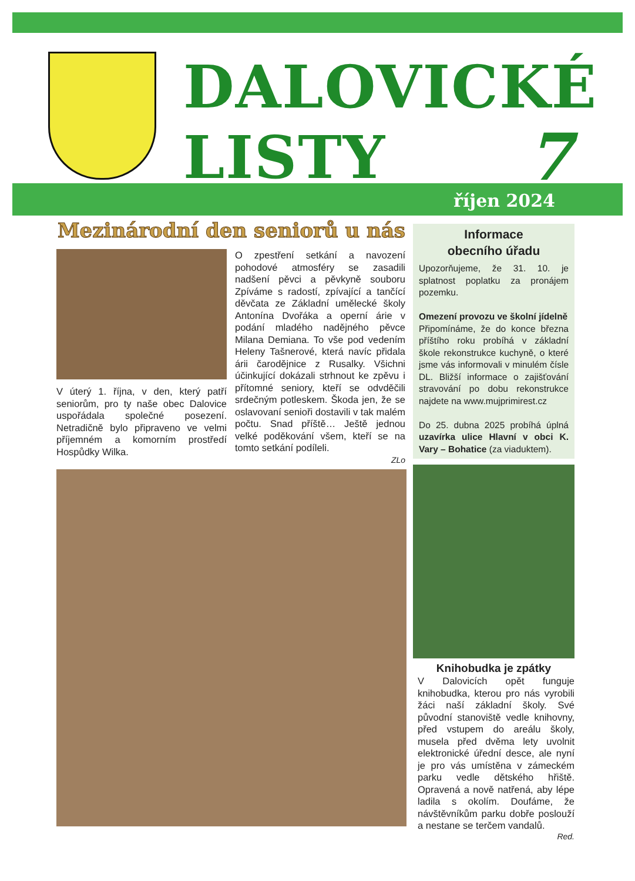DALOVICKÉ
LISTY
7
říjen 2024
Mezinárodní den seniorů u nás
V úterý 1. října, v den, který patří seniorům, pro ty naše obec Dalovice uspořádala společné posezení. Netradičně bylo připraveno ve velmi příjemném a komorním prostředí Hospůdky Wilka.
O zpestření setkání a navození pohodové atmosféry se zasadili nadšení pěvci a pěvkyně souboru Zpíváme s radostí, zpívající a tančící děvčata ze Základní umělecké školy Antonína Dvořáka a operní árie v podání mladého nadějného pěvce Milana Demiana. To vše pod vedením Heleny Tašnerové, která navíc přidala árii čarodějnice z Rusalky. Všichni účinkující dokázali strhnout ke zpěvu i přítomné seniory, kteří se odvděčili srdečným potleskem. Škoda jen, že se oslavovaní senioři dostavili v tak malém počtu. Snad příště… Ještě jednou velké poděkování všem, kteří se na tomto setkání podíleli.
ZLo
Informace
obecního úřadu
Upozorňujeme, že 31. 10. je splatnost poplatku za pronájem pozemku.
Omezení provozu ve školní jídelně
Připomínáme, že do konce března příštího roku probíhá v základní škole rekonstrukce kuchyně, o které jsme vás informovali v minulém čísle DL. Bližší informace o zajišťování stravování po dobu rekonstrukce najdete na www.mujprimirest.cz
Do 25. dubna 2025 probíhá úplná uzavírka ulice Hlavní v obci K. Vary – Bohatice (za viaduktem).
Knihobudka je zpátky
V Dalovicích opět funguje knihobudka, kterou pro nás vyrobili žáci naší základní školy. Své původní stanoviště vedle knihovny, před vstupem do areálu školy, musela před dvěma lety uvolnit elektronické úřední desce, ale nyní je pro vás umístěna v zámeckém parku vedle dětského hřiště. Opravená a nově natřená, aby lépe ladila s okolím. Doufáme, že návštěvníkům parku dobře poslouží a nestane se terčem vandalů.
Red.